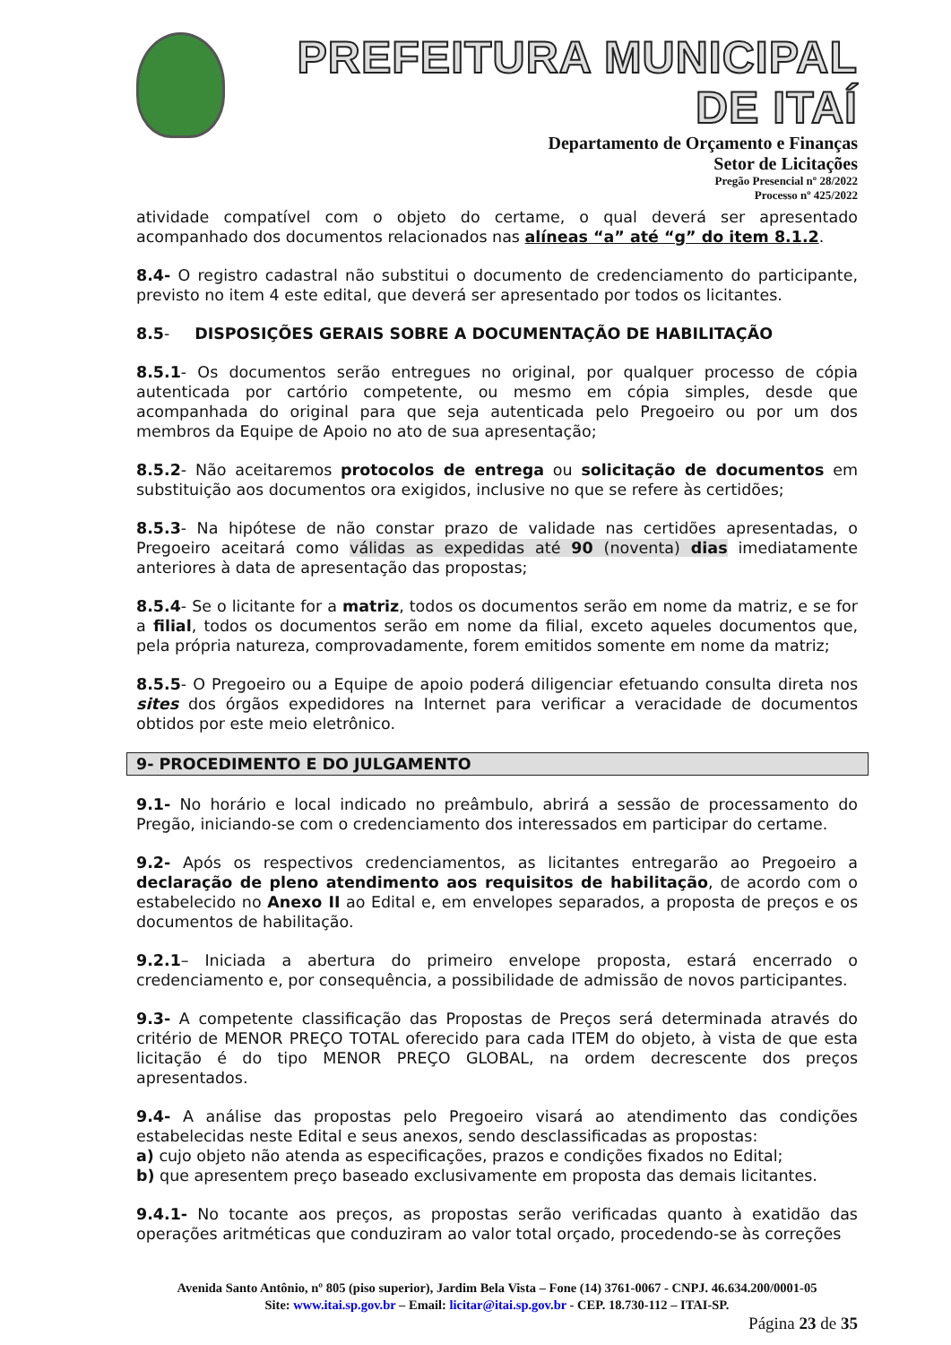PREFEITURA MUNICIPAL DE ITAÍ
Departamento de Orçamento e Finanças
Setor de Licitações
Pregão Presencial nº 28/2022
Processo nº 425/2022
atividade compatível com o objeto do certame, o qual deverá ser apresentado acompanhado dos documentos relacionados nas alíneas “a” até “g” do item 8.1.2.
8.4- O registro cadastral não substitui o documento de credenciamento do participante, previsto no item 4 este edital, que deverá ser apresentado por todos os licitantes.
8.5- DISPOSIÇÕES GERAIS SOBRE A DOCUMENTAÇÃO DE HABILITAÇÃO
8.5.1- Os documentos serão entregues no original, por qualquer processo de cópia autenticada por cartório competente, ou mesmo em cópia simples, desde que acompanhada do original para que seja autenticada pelo Pregoeiro ou por um dos membros da Equipe de Apoio no ato de sua apresentação;
8.5.2- Não aceitaremos protocolos de entrega ou solicitação de documentos em substituição aos documentos ora exigidos, inclusive no que se refere às certidões;
8.5.3- Na hipótese de não constar prazo de validade nas certidões apresentadas, o Pregoeiro aceitará como válidas as expedidas até 90 (noventa) dias imediatamente anteriores à data de apresentação das propostas;
8.5.4- Se o licitante for a matriz, todos os documentos serão em nome da matriz, e se for a filial, todos os documentos serão em nome da filial, exceto aqueles documentos que, pela própria natureza, comprovadamente, forem emitidos somente em nome da matriz;
8.5.5- O Pregoeiro ou a Equipe de apoio poderá diligenciar efetuando consulta direta nos sites dos órgãos expedidores na Internet para verificar a veracidade de documentos obtidos por este meio eletrônico.
9- PROCEDIMENTO E DO JULGAMENTO
9.1- No horário e local indicado no preâmbulo, abrirá a sessão de processamento do Pregão, iniciando-se com o credenciamento dos interessados em participar do certame.
9.2- Após os respectivos credenciamentos, as licitantes entregarão ao Pregoeiro a declaração de pleno atendimento aos requisitos de habilitação, de acordo com o estabelecido no Anexo II ao Edital e, em envelopes separados, a proposta de preços e os documentos de habilitação.
9.2.1– Iniciada a abertura do primeiro envelope proposta, estará encerrado o credenciamento e, por consequência, a possibilidade de admissão de novos participantes.
9.3- A competente classificação das Propostas de Preços será determinada através do critério de MENOR PREÇO TOTAL oferecido para cada ITEM do objeto, à vista de que esta licitação é do tipo MENOR PREÇO GLOBAL, na ordem decrescente dos preços apresentados.
9.4- A análise das propostas pelo Pregoeiro visará ao atendimento das condições estabelecidas neste Edital e seus anexos, sendo desclassificadas as propostas:
a) cujo objeto não atenda as especificações, prazos e condições fixados no Edital;
b) que apresentem preço baseado exclusivamente em proposta das demais licitantes.
9.4.1- No tocante aos preços, as propostas serão verificadas quanto à exatidão das operações aritméticas que conduziram ao valor total orçado, procedendo-se às correções
Avenida Santo Antônio, nº 805 (piso superior), Jardim Bela Vista – Fone (14) 3761-0067 - CNPJ. 46.634.200/0001-05
Site: www.itai.sp.gov.br – Email: licitar@itai.sp.gov.br - CEP. 18.730-112 – ITAI-SP.
Página 23 de 35